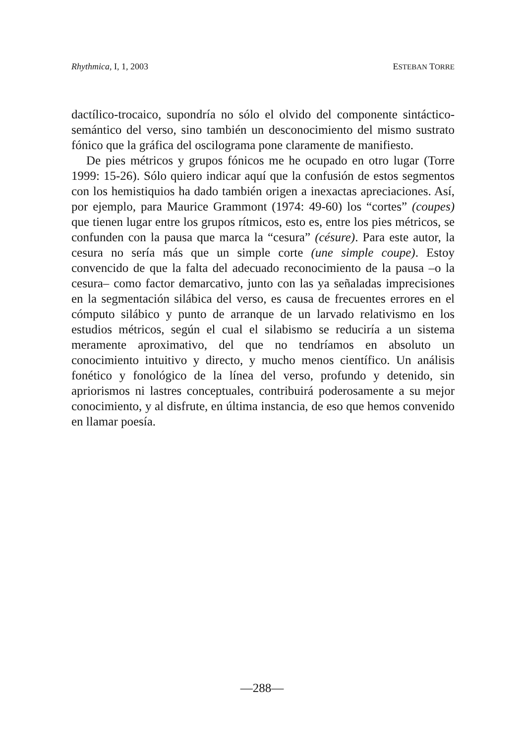Rhythmica, I, 1, 2003 ESTEBAN TORRE
dactílico-trocaico, supondría no sólo el olvido del componente sintáctico-semántico del verso, sino también un desconocimiento del mismo sustrato fónico que la gráfica del oscilograma pone claramente de manifiesto.
De pies métricos y grupos fónicos me he ocupado en otro lugar (Torre 1999: 15-26). Sólo quiero indicar aquí que la confusión de estos segmentos con los hemistiquios ha dado también origen a inexactas apreciaciones. Así, por ejemplo, para Maurice Grammont (1974: 49-60) los “cortes” (coupes) que tienen lugar entre los grupos rítmicos, esto es, entre los pies métricos, se confunden con la pausa que marca la “cesura” (césure). Para este autor, la cesura no sería más que un simple corte (une simple coupe). Estoy convencido de que la falta del adecuado reconocimiento de la pausa –o la cesura– como factor demarcativo, junto con las ya señaladas imprecisiones en la segmentación silábica del verso, es causa de frecuentes errores en el cómputo silábico y punto de arranque de un larvado relativismo en los estudios métricos, según el cual el silabismo se reduciría a un sistema meramente aproximativo, del que no tendríamos en absoluto un conocimiento intuitivo y directo, y mucho menos científico. Un análisis fonético y fonológico de la línea del verso, profundo y detenido, sin apriorismos ni lastres conceptuales, contribuirá poderosamente a su mejor conocimiento, y al disfrute, en última instancia, de eso que hemos convenido en llamar poesía.
—288—